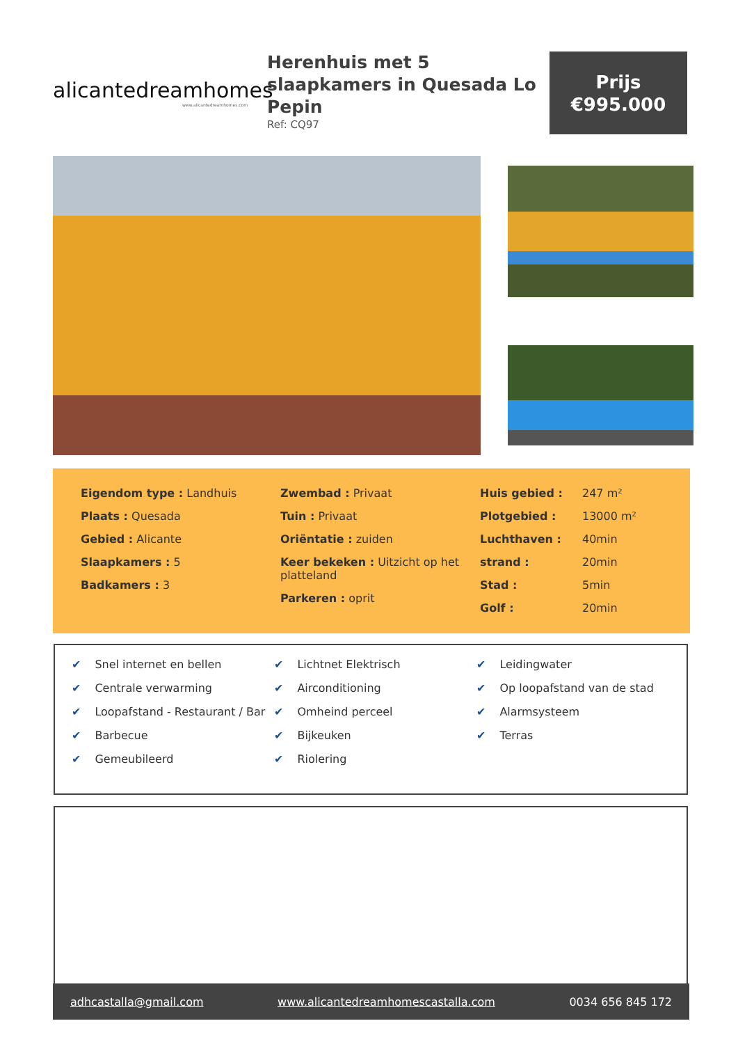alicantedreamhomes
www.alicantedreamhomes.com
Herenhuis met 5 slaapkamers in Quesada Lo Pepin
Ref: CQ97
Prijs
€995.000
Eigendom type : Landhuis
Plaats : Quesada
Gebied : Alicante
Slaapkamers : 5
Badkamers : 3
Zwembad : Privaat
Tuin : Privaat
Oriëntatie : zuiden
Keer bekeken : Uitzicht op het platteland
Parkeren : oprit
Huis gebied : 247 m²
Plotgebied : 13000 m²
Luchthaven : 40min
strand : 20min
Stad : 5min
Golf : 20min
✔ Snel internet en bellen
✔ Centrale verwarming
✔ Loopafstand - Restaurant / Bar
✔ Barbecue
✔ Gemeubileerd
✔ Lichtnet Elektrisch
✔ Airconditioning
✔ Omheind perceel
✔ Bijkeuken
✔ Riolering
✔ Leidingwater
✔ Op loopafstand van de stad
✔ Alarmsysteem
✔ Terras
adhcastalla@gmail.com www.alicantedreamhomescastalla.com 0034 656 845 172